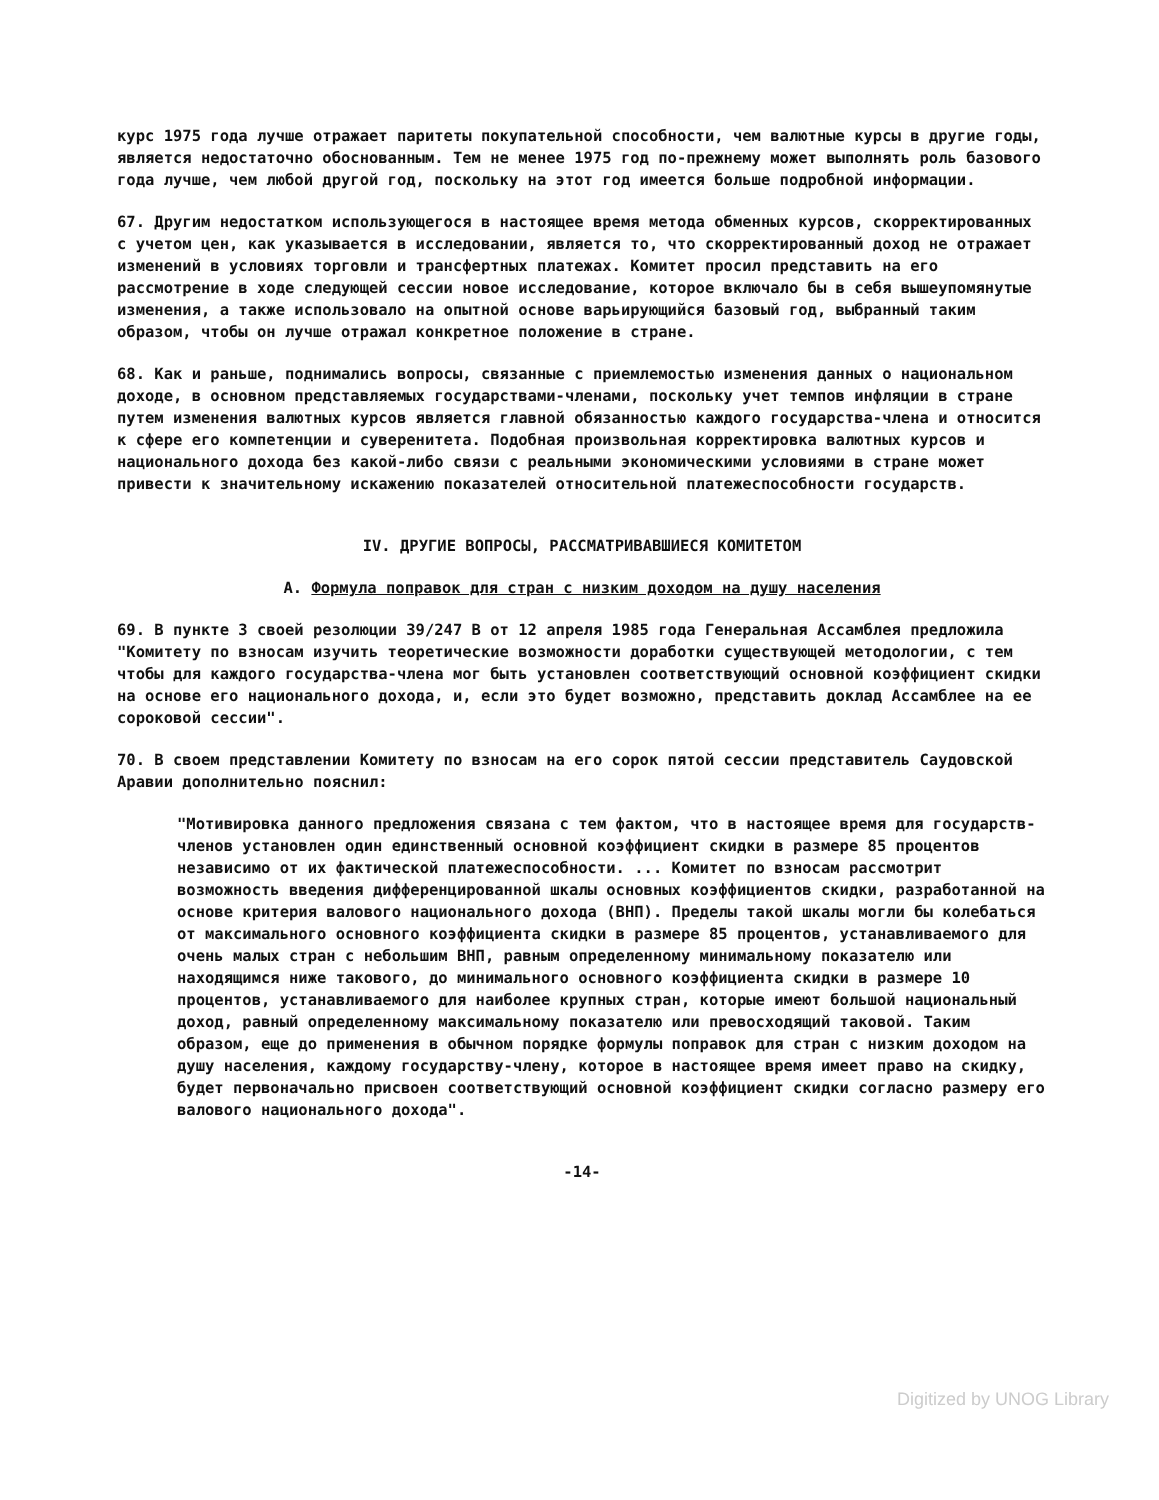курс 1975 года лучше отражает паритеты покупательной способности, чем валютные курсы в другие годы, является недостаточно обоснованным. Тем не менее 1975 год по-прежнему может выполнять роль базового года лучше, чем любой другой год, поскольку на этот год имеется больше подробной информации.
67. Другим недостатком использующегося в настоящее время метода обменных курсов, скорректированных с учетом цен, как указывается в исследовании, является то, что скорректированный доход не отражает изменений в условиях торговли и трансфертных платежах. Комитет просил представить на его рассмотрение в ходе следующей сессии новое исследование, которое включало бы в себя вышеупомянутые изменения, а также использовало на опытной основе варьирующийся базовый год, выбранный таким образом, чтобы он лучше отражал конкретное положение в стране.
68. Как и раньше, поднимались вопросы, связанные с приемлемостью изменения данных о национальном доходе, в основном представляемых государствами-членами, поскольку учет темпов инфляции в стране путем изменения валютных курсов является главной обязанностью каждого государства-члена и относится к сфере его компетенции и суверенитета. Подобная произвольная корректировка валютных курсов и национального дохода без какой-либо связи с реальными экономическими условиями в стране может привести к значительному искажению показателей относительной платежеспособности государств.
IV. ДРУГИЕ ВОПРОСЫ, РАССМАТРИВАВШИЕСЯ КОМИТЕТОМ
A. Формула поправок для стран с низким доходом на душу населения
69. В пункте 3 своей резолюции 39/247 В от 12 апреля 1985 года Генеральная Ассамблея предложила "Комитету по взносам изучить теоретические возможности доработки существующей методологии, с тем чтобы для каждого государства-члена мог быть установлен соответствующий основной коэффициент скидки на основе его национального дохода, и, если это будет возможно, представить доклад Ассамблее на ее сороковой сессии".
70. В своем представлении Комитету по взносам на его сорок пятой сессии представитель Саудовской Аравии дополнительно пояснил:
"Мотивировка данного предложения связана с тем фактом, что в настоящее время для государств-членов установлен один единственный основной коэффициент скидки в размере 85 процентов независимо от их фактической платежеспособности. ... Комитет по взносам рассмотрит возможность введения дифференцированной шкалы основных коэффициентов скидки, разработанной на основе критерия валового национального дохода (ВНП). Пределы такой шкалы могли бы колебаться от максимального основного коэффициента скидки в размере 85 процентов, устанавливаемого для очень малых стран с небольшим ВНП, равным определенному минимальному показателю или находящимся ниже такового, до минимального основного коэффициента скидки в размере 10 процентов, устанавливаемого для наиболее крупных стран, которые имеют большой национальный доход, равный определенному максимальному показателю или превосходящий таковой. Таким образом, еще до применения в обычном порядке формулы поправок для стран с низким доходом на душу населения, каждому государству-члену, которое в настоящее время имеет право на скидку, будет первоначально присвоен соответствующий основной коэффициент скидки согласно размеру его валового национального дохода".
-14-
Digitized by UNOG Library